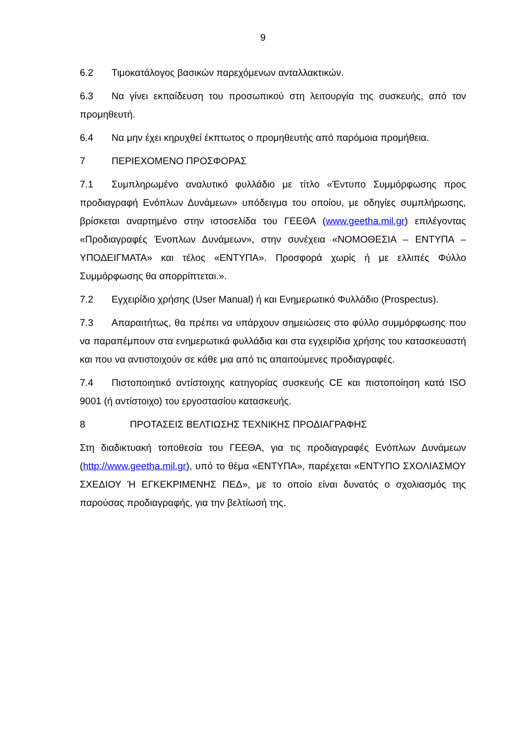9
6.2 Τιμοκατάλογος βασικών παρεχόμενων ανταλλακτικών.
6.3 Να γίνει εκπαίδευση του προσωπικού στη λειτουργία της συσκευής, από τον προμηθευτή.
6.4 Να μην έχει κηρυχθεί έκπτωτος ο προμηθευτής από παρόμοια προμήθεια.
7 ΠΕΡΙΕΧΟΜΕΝΟ ΠΡΟΣΦΟΡΑΣ
7.1 Συμπληρωμένο αναλυτικό φυλλάδιο με τίτλο «Έντυπο Συμμόρφωσης προς προδιαγραφή Ενόπλων Δυνάμεων» υπόδειγμα του οποίου, με οδηγίες συμπλήρωσης, βρίσκεται αναρτημένο στην ιστοσελίδα του ΓΕΕΘΑ (www.geetha.mil.gr) επιλέγοντας «Προδιαγραφές Ένοπλων Δυνάμεων», στην συνέχεια «ΝΟΜΟΘΕΣΙΑ – ΕΝΤΥΠΑ – ΥΠΟΔΕΙΓΜΑΤΑ» και τέλος «ΕΝΤΥΠΑ». Προσφορά χωρίς ή με ελλιπές Φύλλο Συμμόρφωσης θα απορρίπτεται.».
7.2 Εγχειρίδιο χρήσης (User Manual) ή και Ενημερωτικό Φυλλάδιο (Prospectus).
7.3 Απαραιτήτως, θα πρέπει να υπάρχουν σημειώσεις στο φύλλο συμμόρφωσης που να παραπέμπουν στα ενημερωτικά φυλλάδια και στα εγχειρίδια χρήσης του κατασκευαστή και που να αντιστοιχούν σε κάθε μια από τις απαιτούμενες προδιαγραφές.
7.4 Πιστοποιητικό αντίστοιχης κατηγορίας συσκευής CE και πιστοποίηση κατά ISO 9001 (ή αντίστοιχο) του εργοστασίου κατασκευής.
8 ΠΡΟΤΑΣΕΙΣ ΒΕΛΤΙΩΣΗΣ ΤΕΧΝΙΚΗΣ ΠΡΟΔΙΑΓΡΑΦΗΣ
Στη διαδικτυακή τοποθεσία του ΓΕΕΘΑ, για τις προδιαγραφές Ενόπλων Δυνάμεων (http://www.geetha.mil.gr), υπό το θέμα «ΕΝΤΥΠΑ», παρέχεται «ΕΝΤΥΠΟ ΣΧΟΛΙΑΣΜΟΥ ΣΧΕΔΙΟΥ Ή ΕΓΚΕΚΡΙΜΕΝΗΣ ΠΕΔ», με το οποίο είναι δυνατός ο σχολιασμός της παρούσας προδιαγραφής, για την βελτίωσή της.